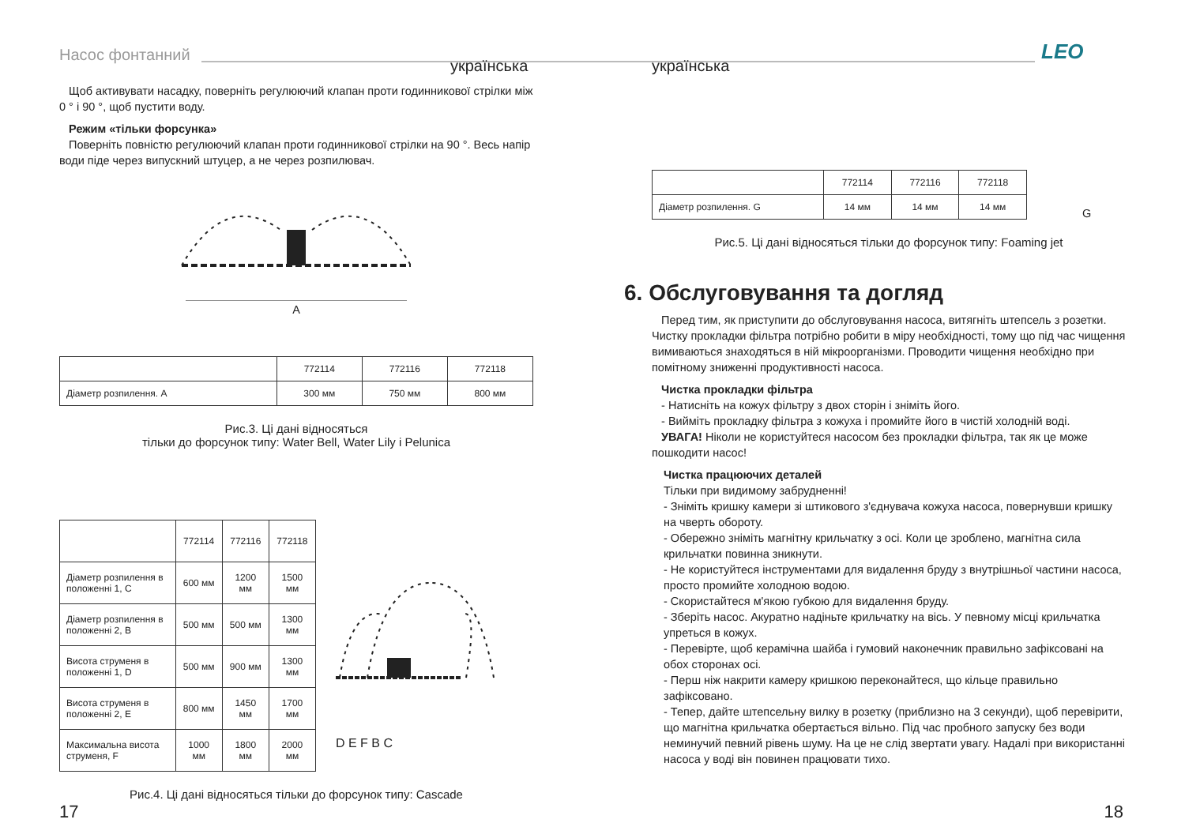Насос фонтанний
українська українська
LEO
Щоб активувати насадку, поверніть регулюючий клапан проти годинникової стрілки між 0 ° і 90 °, щоб пустити воду.
Режим «тільки форсунка»
Поверніть повністю регулюючий клапан проти годинникової стрілки на 90 °. Весь напір води піде через випускний штуцер, а не через розпилювач.
A
| | 772114 | 772116 | 772118 |
| --- | --- | --- | --- |
| Діаметр розпилення. A | 300 мм | 750 мм | 800 мм |
Рис.3. Ці дані відносяться
тільки до форсунок типу: Water Bell, Water Lily і Pelunica
| | 772114 | 772116 | 772118 |
| --- | --- | --- | --- |
| Діаметр розпилення в положенні 1, C | 600 мм | 1200 мм | 1500 мм |
| Діаметр розпилення в положенні 2, B | 500 мм | 500 мм | 1300 мм |
| Висота струменя в положенні 1, D | 500 мм | 900 мм | 1300 мм |
| Висота струменя в положенні 2, E | 800 мм | 1450 мм | 1700 мм |
| Максимальна висота струменя, F | 1000 мм | 1800 мм | 2000 мм |
D E F B C
Рис.4. Ці дані відносяться тільки до форсунок типу: Cascade
| | 772114 | 772116 | 772118 |
| --- | --- | --- | --- |
| Діаметр розпилення. G | 14 мм | 14 мм | 14 мм |
G
Рис.5. Ці дані відносяться тільки до форсунок типу: Foaming jet
6. Обслуговування та догляд
Перед тим, як приступити до обслуговування насоса, витягніть штепсель з розетки. Чистку прокладки фільтра потрібно робити в міру необхідності, тому що під час чищення вимиваються знаходяться в ній мікроорганізми. Проводити чищення необхідно при помітному зниженні продуктивності насоса.
Чистка прокладки фільтра
- Натисніть на кожух фільтру з двох сторін і зніміть його.
- Вийміть прокладку фільтра з кожуха і промийте його в чистій холодній воді.
УВАГА! Ніколи не користуйтеся насосом без прокладки фільтра, так як це може пошкодити насос!
Чистка працюючих деталей
Тільки при видимому забрудненні!
- Зніміть кришку камери зі штикового з'єднувача кожуха насоса, повернувши кришку на чверть обороту.
- Обережно зніміть магнітну крильчатку з осі. Коли це зроблено, магнітна сила крильчатки повинна зникнути.
- Не користуйтеся інструментами для видалення бруду з внутрішньої частини насоса, просто промийте холодною водою.
- Скористайтеся м'якою губкою для видалення бруду.
- Зберіть насос. Акуратно надіньте крильчатку на вісь. У певному місці крильчатка упреться в кожух.
- Перевірте, щоб керамічна шайба і гумовий наконечник правильно зафіксовані на обох сторонах осі.
- Перш ніж накрити камеру кришкою переконайтеся, що кільце правильно зафіксовано.
- Тепер, дайте штепсельну вилку в розетку (приблизно на 3 секунди), щоб перевірити, що магнітна крильчатка обертається вільно. Під час пробного запуску без води неминучий певний рівень шуму. На це не слід звертати увагу. Надалі при використанні насоса у воді він повинен працювати тихо.
17 18